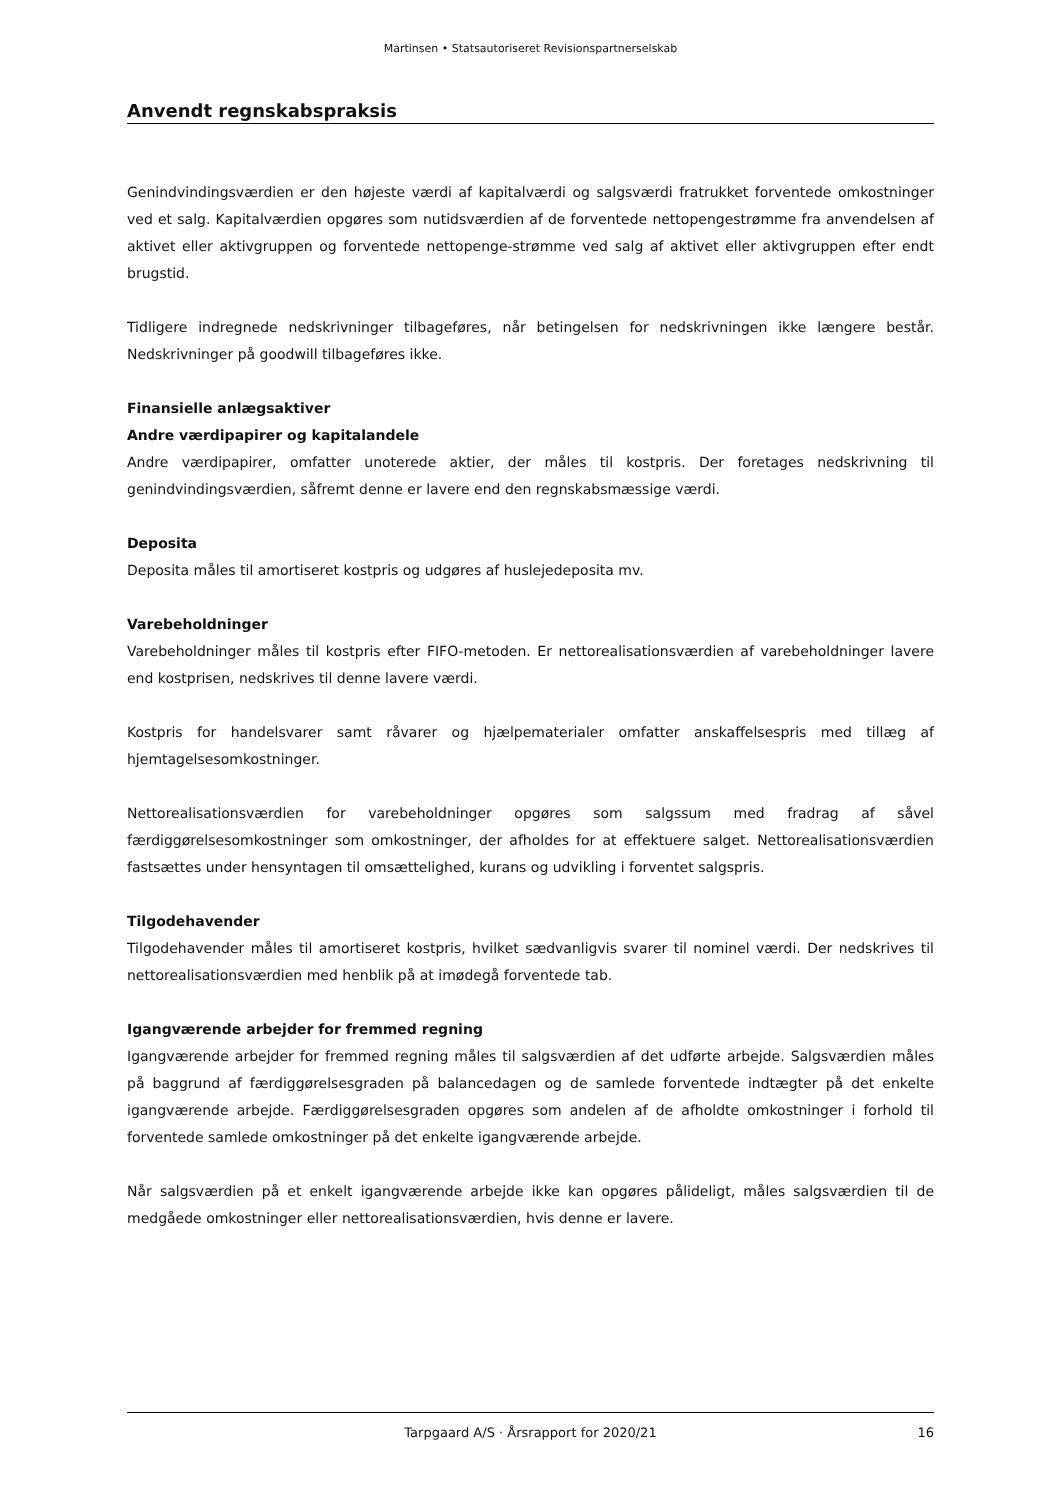Martinsen • Statsautoriseret Revisionspartnerselskab
Anvendt regnskabspraksis
Genindvindingsværdien er den højeste værdi af kapitalværdi og salgsværdi fratrukket forventede omkostninger ved et salg. Kapitalværdien opgøres som nutidsværdien af de forventede nettopengestrømme fra anvendelsen af aktivet eller aktivgruppen og forventede nettopenge-strømme ved salg af aktivet eller aktivgruppen efter endt brugstid.
Tidligere indregnede nedskrivninger tilbageføres, når betingelsen for nedskrivningen ikke længere består. Nedskrivninger på goodwill tilbageføres ikke.
Finansielle anlægsaktiver
Andre værdipapirer og kapitalandele
Andre værdipapirer, omfatter unoterede aktier, der måles til kostpris. Der foretages nedskrivning til genindvindingsværdien, såfremt denne er lavere end den regnskabsmæssige værdi.
Deposita
Deposita måles til amortiseret kostpris og udgøres af huslejedeposita mv.
Varebeholdninger
Varebeholdninger måles til kostpris efter FIFO-metoden. Er nettorealisationsværdien af varebeholdninger lavere end kostprisen, nedskrives til denne lavere værdi.
Kostpris for handelsvarer samt råvarer og hjælpematerialer omfatter anskaffelsespris med tillæg af hjemtagelsesomkostninger.
Nettorealisationsværdien for varebeholdninger opgøres som salgssum med fradrag af såvel færdiggørelsesomkostninger som omkostninger, der afholdes for at effektuere salget. Nettorealisationsværdien fastsættes under hensyntagen til omsættelighed, kurans og udvikling i forventet salgspris.
Tilgodehavender
Tilgodehavender måles til amortiseret kostpris, hvilket sædvanligvis svarer til nominel værdi. Der nedskrives til nettorealisationsværdien med henblik på at imødegå forventede tab.
Igangværende arbejder for fremmed regning
Igangværende arbejder for fremmed regning måles til salgsværdien af det udførte arbejde. Salgsværdien måles på baggrund af færdiggørelsesgraden på balancedagen og de samlede forventede indtægter på det enkelte igangværende arbejde. Færdiggørelsesgraden opgøres som andelen af de afholdte omkostninger i forhold til forventede samlede omkostninger på det enkelte igangværende arbejde.
Når salgsværdien på et enkelt igangværende arbejde ikke kan opgøres pålideligt, måles salgsværdien til de medgåede omkostninger eller nettorealisationsværdien, hvis denne er lavere.
Tarpgaard A/S · Årsrapport for 2020/21 16